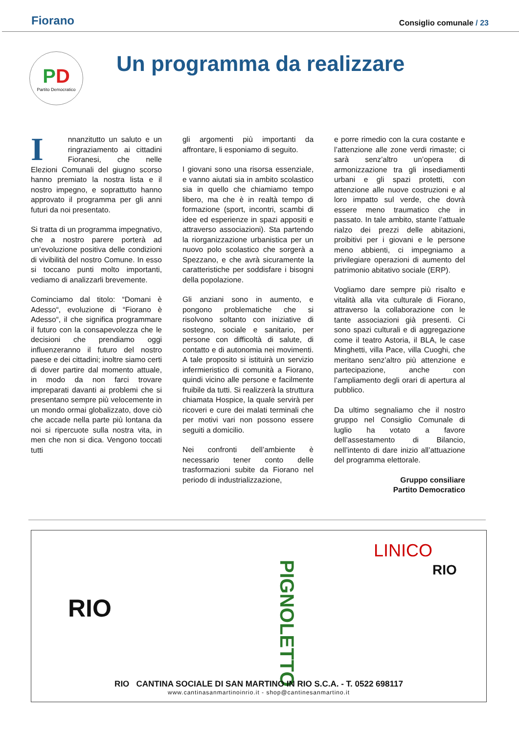Fiorano
Consiglio comunale / 23
PD
Partito Democratico
Un programma da realizzare
Innanzitutto un saluto e un ringraziamento ai cittadini Fioranesi, che nelle Elezioni Comunali del giugno scorso hanno premiato la nostra lista e il nostro impegno, e soprattutto hanno approvato il programma per gli anni futuri da noi presentato.
Si tratta di un programma impegnativo, che a nostro parere porterà ad un’evoluzione positiva delle condizioni di vivibilità del nostro Comune. In esso si toccano punti molto importanti, vediamo di analizzarli brevemente.
Cominciamo dal titolo: “Domani è Adesso“, evoluzione di “Fiorano è Adesso“, il che significa programmare il futuro con la consapevolezza che le decisioni che prendiamo oggi influenzeranno il futuro del nostro paese e dei cittadini; inoltre siamo certi di dover partire dal momento attuale, in modo da non farci trovare impreparati davanti ai problemi che si presentano sempre più velocemente in un mondo ormai globalizzato, dove ciò che accade nella parte più lontana da noi si ripercuote sulla nostra vita, in men che non si dica. Vengono toccati tutti
gli argomenti più importanti da affrontare, li esponiamo di seguito.
I giovani sono una risorsa essenziale, e vanno aiutati sia in ambito scolastico sia in quello che chiamiamo tempo libero, ma che è in realtà tempo di formazione (sport, incontri, scambi di idee ed esperienze in spazi appositi e attraverso associazioni). Sta partendo la riorganizzazione urbanistica per un nuovo polo scolastico che sorgerà a Spezzano, e che avrà sicuramente la caratteristiche per soddisfare i bisogni della popolazione.
Gli anziani sono in aumento, e pongono problematiche che si risolvono soltanto con iniziative di sostegno, sociale e sanitario, per persone con difficoltà di salute, di contatto e di autonomia nei movimenti. A tale proposito si istituirà un servizio infermieristico di comunità a Fiorano, quindi vicino alle persone e facilmente fruibile da tutti. Si realizzerà la struttura chiamata Hospice, la quale servirà per ricoveri e cure dei malati terminali che per motivi vari non possono essere seguiti a domicilio.
Nei confronti dell’ambiente è necessario tener conto delle trasformazioni subite da Fiorano nel periodo di industrializzazione,
e porre rimedio con la cura costante e l’attenzione alle zone verdi rimaste; ci sarà senz’altro un’opera di armonizzazione tra gli insediamenti urbani e gli spazi protetti, con attenzione alle nuove costruzioni e al loro impatto sul verde, che dovrà essere meno traumatico che in passato. In tale ambito, stante l’attuale rialzo dei prezzi delle abitazioni, proibitivi per i giovani e le persone meno abbienti, ci impegniamo a privilegiare operazioni di aumento del patrimonio abitativo sociale (ERP).
Vogliamo dare sempre più risalto e vitalità alla vita culturale di Fiorano, attraverso la collaborazione con le tante associazioni già presenti. Ci sono spazi culturali e di aggregazione come il teatro Astoria, il BLA, le case Minghetti, villa Pace, villa Cuoghi, che meritano senz’altro più attenzione e partecipazione, anche con l’ampliamento degli orari di apertura al pubblico.
Da ultimo segnaliamo che il nostro gruppo nel Consiglio Comunale di luglio ha votato a favore dell’assestamento di Bilancio, nell’intento di dare inizio all’attuazione del programma elettorale.
Gruppo consiliare
Partito Democratico
RIO
PIGNOLETTO
LINICO
RIO
RIO CANTINA SOCIALE DI SAN MARTINO IN RIO S.C.A. - T. 0522 698117
www.cantinasanmartinoinrio.it - shop@cantinesanmartino.it